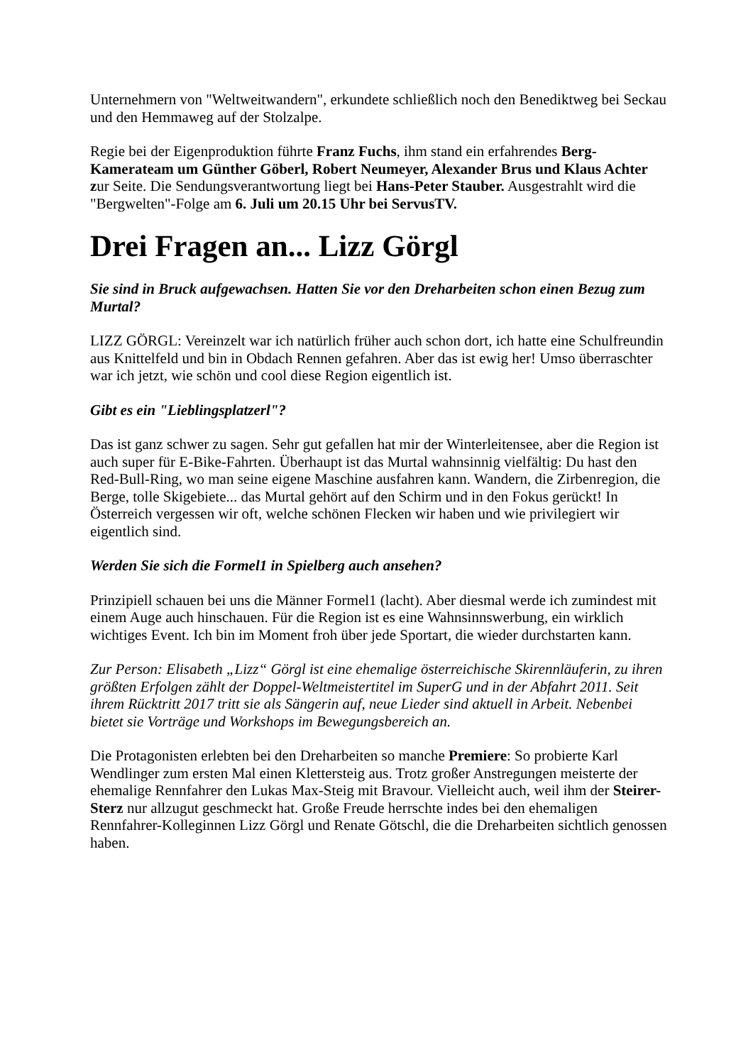Unternehmern von "Weltweitwandern", erkundete schließlich noch den Benediktweg bei Seckau und den Hemmaweg auf der Stolzalpe.
Regie bei der Eigenproduktion führte Franz Fuchs, ihm stand ein erfahrendes Berg-Kamerateam um Günther Göberl, Robert Neumeyer, Alexander Brus und Klaus Achter zur Seite. Die Sendungsverantwortung liegt bei Hans-Peter Stauber. Ausgestrahlt wird die "Bergwelten"-Folge am 6. Juli um 20.15 Uhr bei ServusTV.
Drei Fragen an... Lizz Görgl
Sie sind in Bruck aufgewachsen. Hatten Sie vor den Dreharbeiten schon einen Bezug zum Murtal?
LIZZ GÖRGL: Vereinzelt war ich natürlich früher auch schon dort, ich hatte eine Schulfreundin aus Knittelfeld und bin in Obdach Rennen gefahren. Aber das ist ewig her! Umso überraschter war ich jetzt, wie schön und cool diese Region eigentlich ist.
Gibt es ein "Lieblingsplatzerl"?
Das ist ganz schwer zu sagen. Sehr gut gefallen hat mir der Winterleitensee, aber die Region ist auch super für E-Bike-Fahrten. Überhaupt ist das Murtal wahnsinnig vielfältig: Du hast den Red-Bull-Ring, wo man seine eigene Maschine ausfahren kann. Wandern, die Zirbenregion, die Berge, tolle Skigebiete... das Murtal gehört auf den Schirm und in den Fokus gerückt! In Österreich vergessen wir oft, welche schönen Flecken wir haben und wie privilegiert wir eigentlich sind.
Werden Sie sich die Formel1 in Spielberg auch ansehen?
Prinzipiell schauen bei uns die Männer Formel1 (lacht). Aber diesmal werde ich zumindest mit einem Auge auch hinschauen. Für die Region ist es eine Wahnsinnswerbung, ein wirklich wichtiges Event. Ich bin im Moment froh über jede Sportart, die wieder durchstarten kann.
Zur Person: Elisabeth „Lizz“ Görgl ist eine ehemalige österreichische Skirennläuferin, zu ihren größten Erfolgen zählt der Doppel-Weltmeistertitel im SuperG und in der Abfahrt 2011. Seit ihrem Rücktritt 2017 tritt sie als Sängerin auf, neue Lieder sind aktuell in Arbeit. Nebenbei bietet sie Vorträge und Workshops im Bewegungsbereich an.
Die Protagonisten erlebten bei den Dreharbeiten so manche Premiere: So probierte Karl Wendlinger zum ersten Mal einen Klettersteig aus. Trotz großer Anstregungen meisterte der ehemalige Rennfahrer den Lukas Max-Steig mit Bravour. Vielleicht auch, weil ihm der Steirer-Sterz nur allzugut geschmeckt hat. Große Freude herrschte indes bei den ehemaligen Rennfahrer-Kolleginnen Lizz Görgl und Renate Götschl, die die Dreharbeiten sichtlich genossen haben.